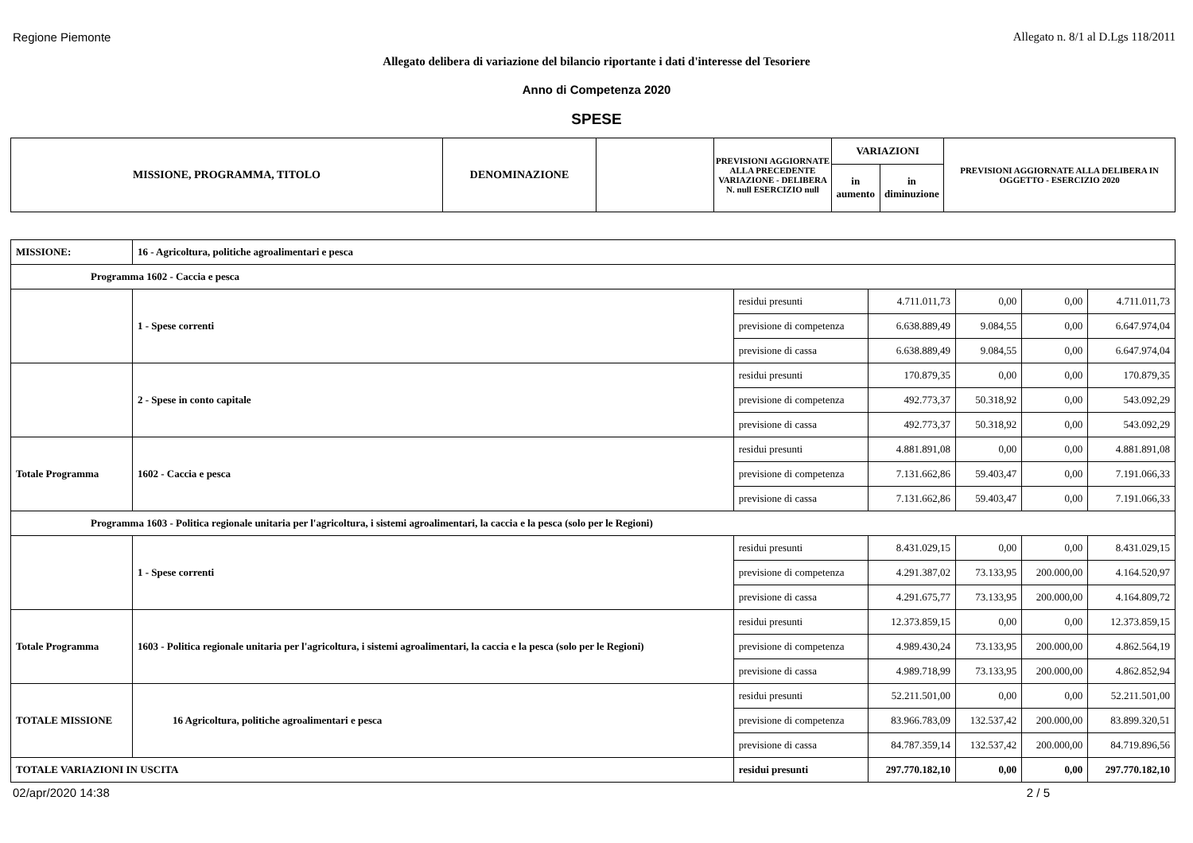Regione Piemonte Allegato n. 8/1 al D.Lgs 118/2011
Allegato delibera di variazione del bilancio riportante i dati d'interesse del Tesoriere
Anno di Competenza 2020
SPESE
| MISSIONE, PROGRAMMA, TITOLO | DENOMINAZIONE | | PREVISIONI AGGIORNATE ALLA PRECEDENTE VARIAZIONE - DELIBERA N. null ESERCIZIO null | VARIAZIONI | | PREVISIONI AGGIORNATE ALLA DELIBERA IN OGGETTO - ESERCIZIO 2020 |
| | | | | in aumento | in diminuzione | |
| MISSIONE: | 16 - Agricoltura, politiche agroalimentari e pesca | | | | | |
| Programma 1602 - Caccia e pesca | | | | | | |
| | 1 - Spese correnti | residui presunti | 4.711.011,73 | 0,00 | 0,00 | 4.711.011,73 |
| | | previsione di competenza | 6.638.889,49 | 9.084,55 | 0,00 | 6.647.974,04 |
| | | previsione di cassa | 6.638.889,49 | 9.084,55 | 0,00 | 6.647.974,04 |
| | 2 - Spese in conto capitale | residui presunti | 170.879,35 | 0,00 | 0,00 | 170.879,35 |
| | | previsione di competenza | 492.773,37 | 50.318,92 | 0,00 | 543.092,29 |
| | | previsione di cassa | 492.773,37 | 50.318,92 | 0,00 | 543.092,29 |
| Totale Programma | 1602 - Caccia e pesca | residui presunti | 4.881.891,08 | 0,00 | 0,00 | 4.881.891,08 |
| | | previsione di competenza | 7.131.662,86 | 59.403,47 | 0,00 | 7.191.066,33 |
| | | previsione di cassa | 7.131.662,86 | 59.403,47 | 0,00 | 7.191.066,33 |
| Programma 1603 - Politica regionale unitaria per l'agricoltura, i sistemi agroalimentari, la caccia e la pesca (solo per le Regioni) | | | | | | |
| | 1 - Spese correnti | residui presunti | 8.431.029,15 | 0,00 | 0,00 | 8.431.029,15 |
| | | previsione di competenza | 4.291.387,02 | 73.133,95 | 200.000,00 | 4.164.520,97 |
| | | previsione di cassa | 4.291.675,77 | 73.133,95 | 200.000,00 | 4.164.809,72 |
| Totale Programma | 1603 - Politica regionale unitaria per l'agricoltura, i sistemi agroalimentari, la caccia e la pesca (solo per le Regioni) | residui presunti | 12.373.859,15 | 0,00 | 0,00 | 12.373.859,15 |
| | | previsione di competenza | 4.989.430,24 | 73.133,95 | 200.000,00 | 4.862.564,19 |
| | | previsione di cassa | 4.989.718,99 | 73.133,95 | 200.000,00 | 4.862.852,94 |
| TOTALE MISSIONE | 16 Agricoltura, politiche agroalimentari e pesca | residui presunti | 52.211.501,00 | 0,00 | 0,00 | 52.211.501,00 |
| | | previsione di competenza | 83.966.783,09 | 132.537,42 | 200.000,00 | 83.899.320,51 |
| | | previsione di cassa | 84.787.359,14 | 132.537,42 | 200.000,00 | 84.719.896,56 |
| TOTALE VARIAZIONI IN USCITA | | residui presunti | 297.770.182,10 | 0,00 | 0,00 | 297.770.182,10 |
02/apr/2020 14:38 2 / 5